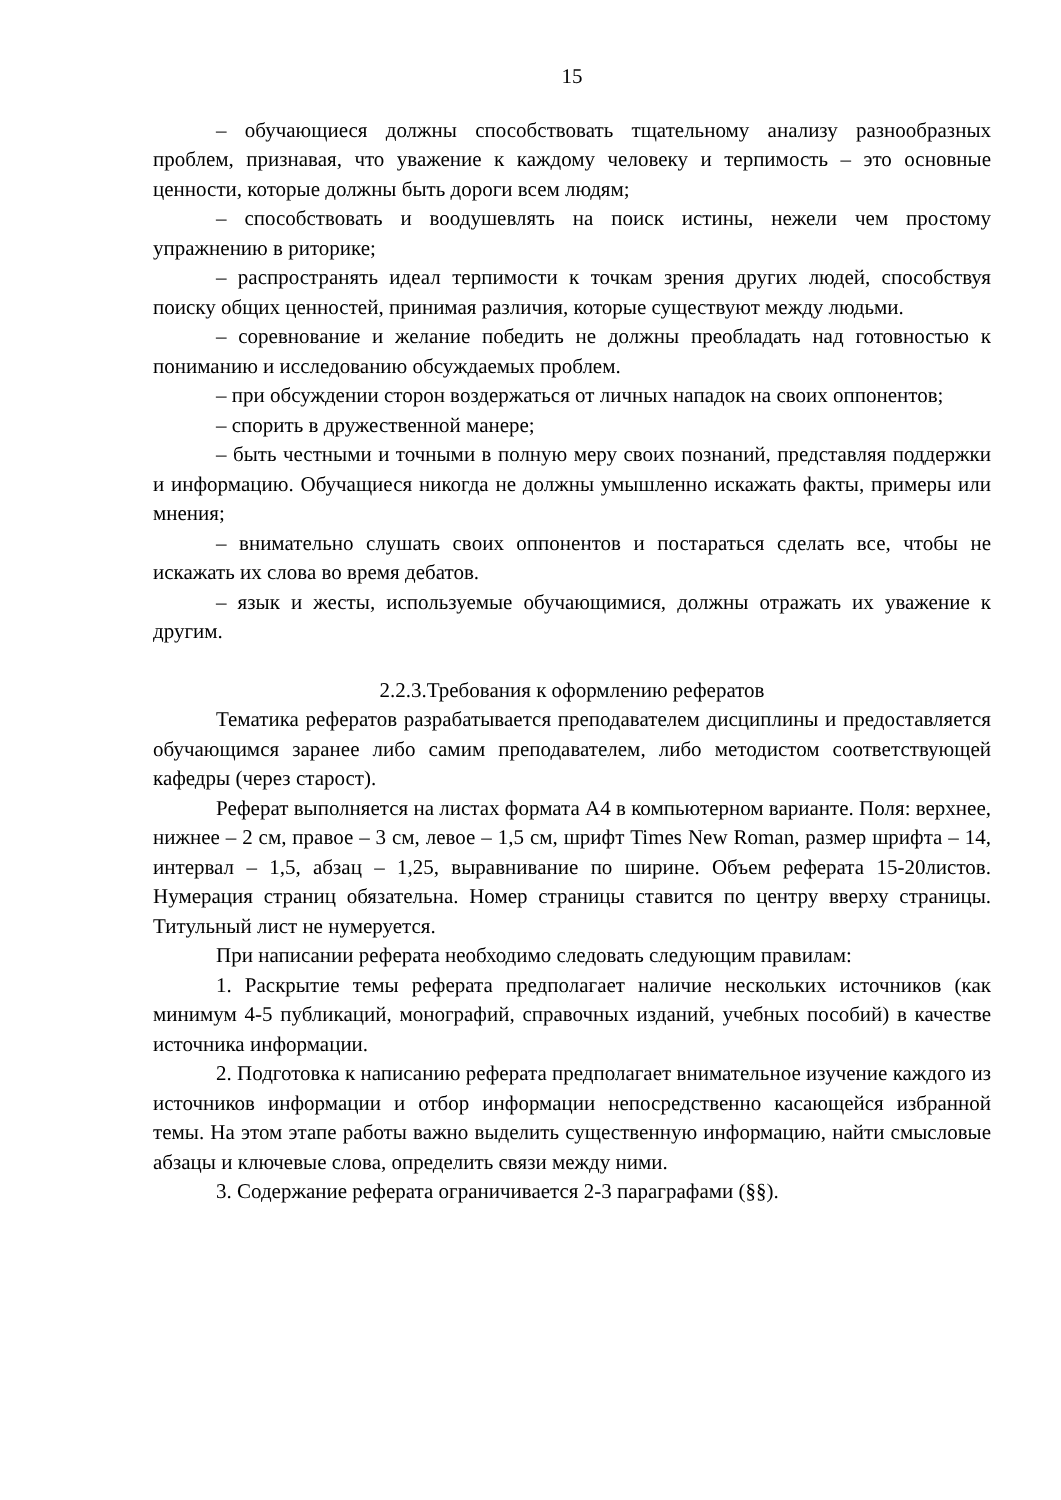15
– обучающиеся должны способствовать тщательному анализу разнообразных проблем, признавая, что уважение к каждому человеку и терпимость – это основные ценности, которые должны быть дороги всем людям;
– способствовать и воодушевлять на поиск истины, нежели чем простому упражнению в риторике;
– распространять идеал терпимости к точкам зрения других людей, способствуя поиску общих ценностей, принимая различия, которые существуют между людьми.
– соревнование и желание победить не должны преобладать над готовностью к пониманию и исследованию обсуждаемых проблем.
– при обсуждении сторон воздержаться от личных нападок на своих оппонентов;
– спорить в дружественной манере;
– быть честными и точными в полную меру своих познаний, представляя поддержки и информацию. Обучащиеся никогда не должны умышленно искажать факты, примеры или мнения;
– внимательно слушать своих оппонентов и постараться сделать все, чтобы не искажать их слова во время дебатов.
– язык и жесты, используемые обучающимися, должны отражать их уважение к другим.
2.2.3.Требования к оформлению рефератов
Тематика рефератов разрабатывается преподавателем дисциплины и предоставляется обучающимся заранее либо самим преподавателем, либо методистом соответствующей кафедры (через старост).
Реферат выполняется на листах формата А4 в компьютерном варианте. Поля: верхнее, нижнее – 2 см, правое – 3 см, левое – 1,5 см, шрифт Times New Roman, размер шрифта – 14, интервал – 1,5, абзац – 1,25, выравнивание по ширине. Объем реферата 15-20листов. Нумерация страниц обязательна. Номер страницы ставится по центру вверху страницы. Титульный лист не нумеруется.
При написании реферата необходимо следовать следующим правилам:
1. Раскрытие темы реферата предполагает наличие нескольких источников (как минимум 4-5 публикаций, монографий, справочных изданий, учебных пособий) в качестве источника информации.
2. Подготовка к написанию реферата предполагает внимательное изучение каждого из источников информации и отбор информации непосредственно касающейся избранной темы. На этом этапе работы важно выделить существенную информацию, найти смысловые абзацы и ключевые слова, определить связи между ними.
3. Содержание реферата ограничивается 2-3 параграфами (§§).